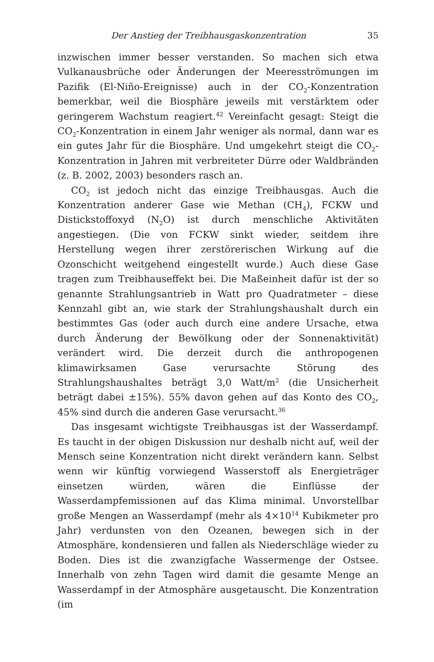Der Anstieg der Treibhausgaskonzentration 35
inzwischen immer besser verstanden. So machen sich etwa Vulkanausbrüche oder Änderungen der Meeresströmungen im Pazifik (El-Niño-Ereignisse) auch in der CO<sub>2</sub>-Konzentration bemerkbar, weil die Biosphäre jeweils mit verstärktem oder geringerem Wachstum reagiert.<sup>42</sup> Vereinfacht gesagt: Steigt die CO<sub>2</sub>-Konzentration in einem Jahr weniger als normal, dann war es ein gutes Jahr für die Biosphäre. Und umgekehrt steigt die CO<sub>2</sub>-Konzentration in Jahren mit verbreiteter Dürre oder Waldbränden (z. B. 2002, 2003) besonders rasch an.
CO<sub>2</sub> ist jedoch nicht das einzige Treibhausgas. Auch die Konzentration anderer Gase wie Methan (CH<sub>4</sub>), FCKW und Distickstoffoxyd (N<sub>2</sub>O) ist durch menschliche Aktivitäten angestiegen. (Die von FCKW sinkt wieder, seitdem ihre Herstellung wegen ihrer zerstörerischen Wirkung auf die Ozonschicht weitgehend eingestellt wurde.) Auch diese Gase tragen zum Treibhauseffekt bei. Die Maßeinheit dafür ist der so genannte Strahlungsantrieb in Watt pro Quadratmeter – diese Kennzahl gibt an, wie stark der Strahlungshaushalt durch ein bestimmtes Gas (oder auch durch eine andere Ursache, etwa durch Änderung der Bewölkung oder der Sonnenaktivität) verändert wird. Die derzeit durch die anthropogenen klimawirksamen Gase verursachte Störung des Strahlungshaushaltes beträgt 3,0 Watt/m<sup>2</sup> (die Unsicherheit beträgt dabei ±15%). 55% davon gehen auf das Konto des CO<sub>2</sub>, 45% sind durch die anderen Gase verursacht.<sup>36</sup>
Das insgesamt wichtigste Treibhausgas ist der Wasserdampf. Es taucht in der obigen Diskussion nur deshalb nicht auf, weil der Mensch seine Konzentration nicht direkt verändern kann. Selbst wenn wir künftig vorwiegend Wasserstoff als Energieträger einsetzen würden, wären die Einflüsse der Wasserdampfemissionen auf das Klima minimal. Unvorstellbar große Mengen an Wasserdampf (mehr als 4×10<sup>14</sup> Kubikmeter pro Jahr) verdunsten von den Ozeanen, bewegen sich in der Atmosphäre, kondensieren und fallen als Niederschläge wieder zu Boden. Dies ist die zwanzigfache Wassermenge der Ostsee. Innerhalb von zehn Tagen wird damit die gesamte Menge an Wasserdampf in der Atmosphäre ausgetauscht. Die Konzentration (im